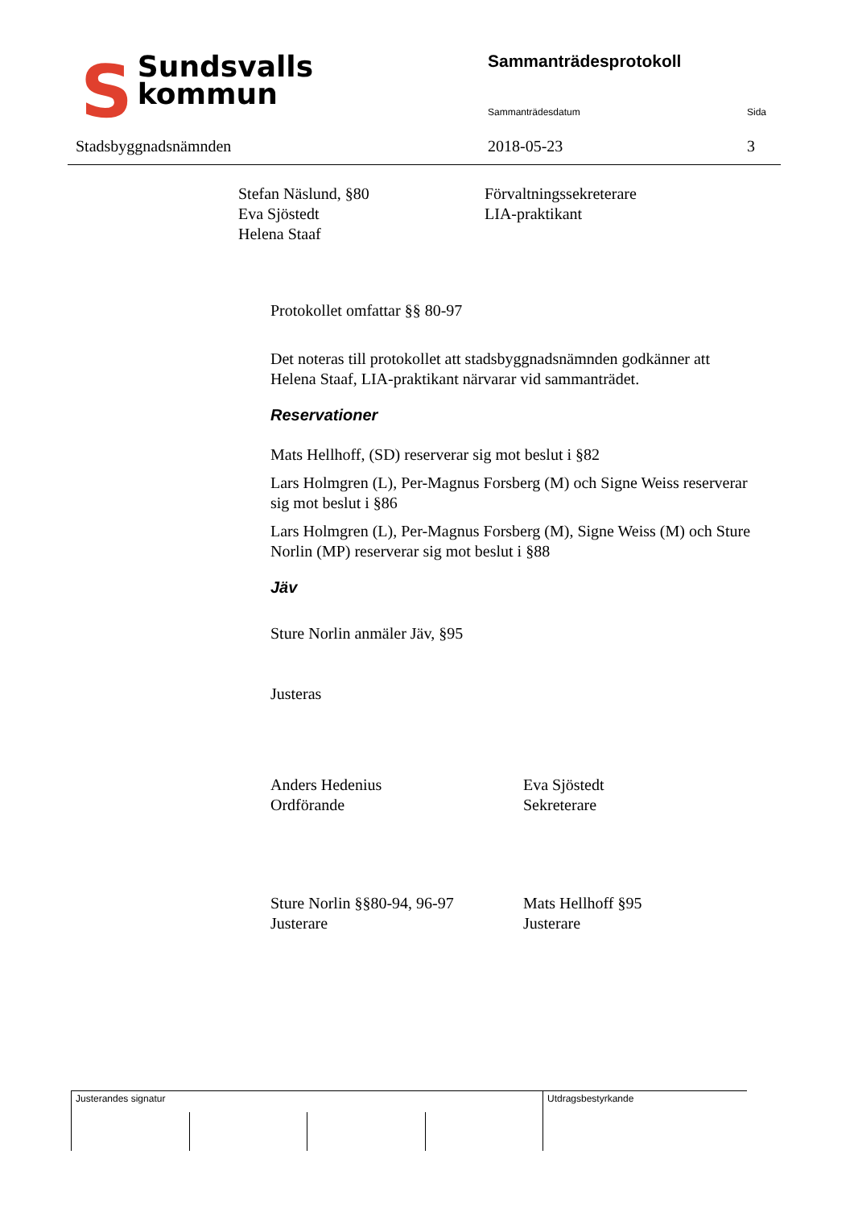SSundsvalls
kommun
Stadsbyggnadsnämnden
Sammanträdesprotokoll
Sammanträdesdatum Sida
2018-05-23 3
Stefan Näslund, §80
Eva Sjöstedt
Helena Staaf
Förvaltningssekreterare
LIA-praktikant
Protokollet omfattar §§ 80-97
Det noteras till protokollet att stadsbyggnadsnämnden godkänner att Helena Staaf, LIA-praktikant närvarar vid sammanträdet.
Reservationer
Mats Hellhoff, (SD) reserverar sig mot beslut i §82
Lars Holmgren (L), Per-Magnus Forsberg (M) och Signe Weiss reserverar sig mot beslut i §86
Lars Holmgren (L), Per-Magnus Forsberg (M), Signe Weiss (M) och Sture Norlin (MP) reserverar sig mot beslut i §88
Jäv
Sture Norlin anmäler Jäv, §95
Justeras
Anders Hedenius
Ordförande
Eva Sjöstedt
Sekreterare
Sture Norlin §§80-94, 96-97
Justerare
Mats Hellhoff §95
Justerare
Justerandes signatur Utdragsbestyrkande